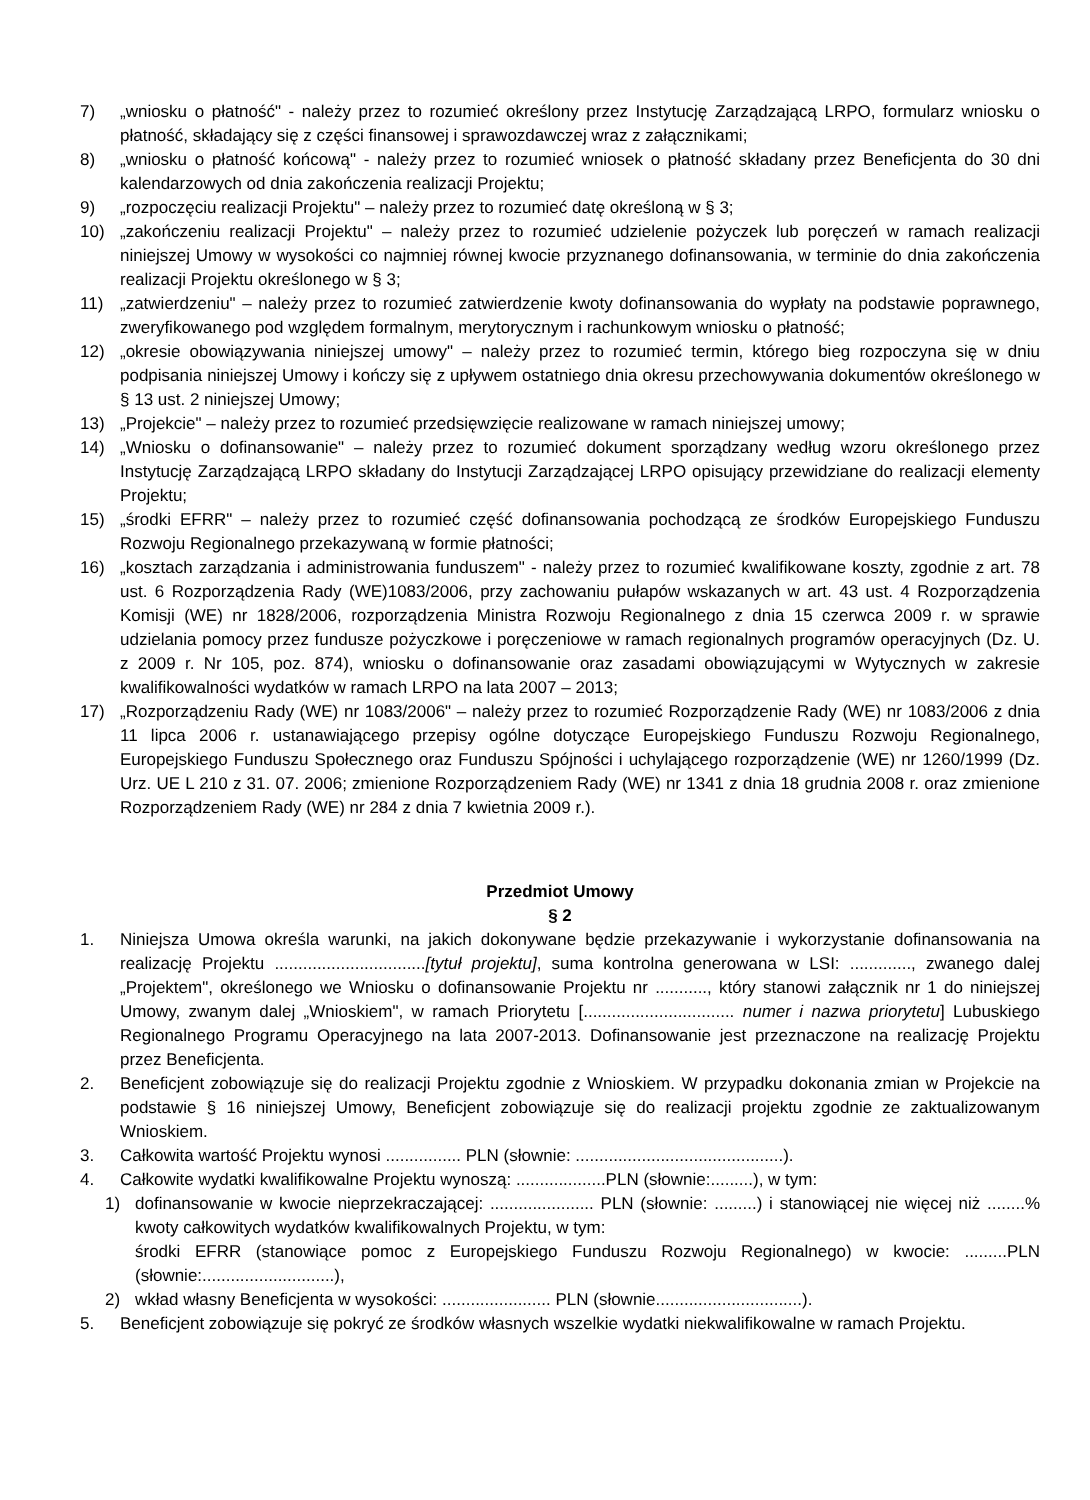7) „wniosku o płatność" - należy przez to rozumieć określony przez Instytucję Zarządzającą LRPO, formularz wniosku o płatność, składający się z części finansowej i sprawozdawczej wraz z załącznikami;
8) „wniosku o płatność końcową" - należy przez to rozumieć wniosek o płatność składany przez Beneficjenta do 30 dni kalendarzowych od dnia zakończenia realizacji Projektu;
9) „rozpoczęciu realizacji Projektu" – należy przez to rozumieć datę określoną w § 3;
10) „zakończeniu realizacji Projektu" – należy przez to rozumieć udzielenie pożyczek lub poręczeń w ramach realizacji niniejszej Umowy w wysokości co najmniej równej kwocie przyznanego dofinansowania, w terminie do dnia zakończenia realizacji Projektu określonego w § 3;
11) „zatwierdzeniu" – należy przez to rozumieć zatwierdzenie kwoty dofinansowania do wypłaty na podstawie poprawnego, zweryfikowanego pod względem formalnym, merytorycznym i rachunkowym wniosku o płatność;
12) „okresie obowiązywania niniejszej umowy" – należy przez to rozumieć termin, którego bieg rozpoczyna się w dniu podpisania niniejszej Umowy i kończy się z upływem ostatniego dnia okresu przechowywania dokumentów określonego w § 13 ust. 2 niniejszej Umowy;
13) „Projekcie" – należy przez to rozumieć przedsięwzięcie realizowane w ramach niniejszej umowy;
14) „Wniosku o dofinansowanie" – należy przez to rozumieć dokument sporządzany według wzoru określonego przez Instytucję Zarządzającą LRPO składany do Instytucji Zarządzającej LRPO opisujący przewidziane do realizacji elementy Projektu;
15) „środki EFRR" – należy przez to rozumieć część dofinansowania pochodzącą ze środków Europejskiego Funduszu Rozwoju Regionalnego przekazywaną w formie płatności;
16) „kosztach zarządzania i administrowania funduszem" - należy przez to rozumieć kwalifikowane koszty, zgodnie z art. 78 ust. 6 Rozporządzenia Rady (WE)1083/2006, przy zachowaniu pułapów wskazanych w art. 43 ust. 4 Rozporządzenia Komisji (WE) nr 1828/2006, rozporządzenia Ministra Rozwoju Regionalnego z dnia 15 czerwca 2009 r. w sprawie udzielania pomocy przez fundusze pożyczkowe i poręczeniowe w ramach regionalnych programów operacyjnych (Dz. U. z 2009 r. Nr 105, poz. 874), wniosku o dofinansowanie oraz zasadami obowiązującymi w Wytycznych w zakresie kwalifikowalności wydatków w ramach LRPO na lata 2007 – 2013;
17) „Rozporządzeniu Rady (WE) nr 1083/2006" – należy przez to rozumieć Rozporządzenie Rady (WE) nr 1083/2006 z dnia 11 lipca 2006 r. ustanawiającego przepisy ogólne dotyczące Europejskiego Funduszu Rozwoju Regionalnego, Europejskiego Funduszu Społecznego oraz Funduszu Spójności i uchylającego rozporządzenie (WE) nr 1260/1999 (Dz. Urz. UE L 210 z 31. 07. 2006; zmienione Rozporządzeniem Rady (WE) nr 1341 z dnia 18 grudnia 2008 r. oraz zmienione Rozporządzeniem Rady (WE) nr 284 z dnia 7 kwietnia 2009 r.).
Przedmiot Umowy
§ 2
1. Niniejsza Umowa określa warunki, na jakich dokonywane będzie przekazywanie i wykorzystanie dofinansowania na realizację Projektu ................................[tytuł projektu], suma kontrolna generowana w LSI: ............., zwanego dalej „Projektem", określonego we Wniosku o dofinansowanie Projektu nr ..........., który stanowi załącznik nr 1 do niniejszej Umowy, zwanym dalej „Wnioskiem", w ramach Priorytetu [................................ numer i nazwa priorytetu] Lubuskiego Regionalnego Programu Operacyjnego na lata 2007-2013. Dofinansowanie jest przeznaczone na realizację Projektu przez Beneficjenta.
2. Beneficjent zobowiązuje się do realizacji Projektu zgodnie z Wnioskiem. W przypadku dokonania zmian w Projekcie na podstawie § 16 niniejszej Umowy, Beneficjent zobowiązuje się do realizacji projektu zgodnie ze zaktualizowanym Wnioskiem.
3. Całkowita wartość Projektu wynosi ................ PLN (słownie: ............................................).
4. Całkowite wydatki kwalifikowalne Projektu wynoszą: ...................PLN (słownie:.........), w tym:
1) dofinansowanie w kwocie nieprzekraczającej: ...................... PLN (słownie: .........) i stanowiącej nie więcej niż ........% kwoty całkowitych wydatków kwalifikowalnych Projektu, w tym:
środki EFRR (stanowiące pomoc z Europejskiego Funduszu Rozwoju Regionalnego) w kwocie: .........PLN (słownie:............................),
2) wkład własny Beneficjenta w wysokości: ....................... PLN (słownie...............................).
5. Beneficjent zobowiązuje się pokryć ze środków własnych wszelkie wydatki niekwalifikowalne w ramach Projektu.